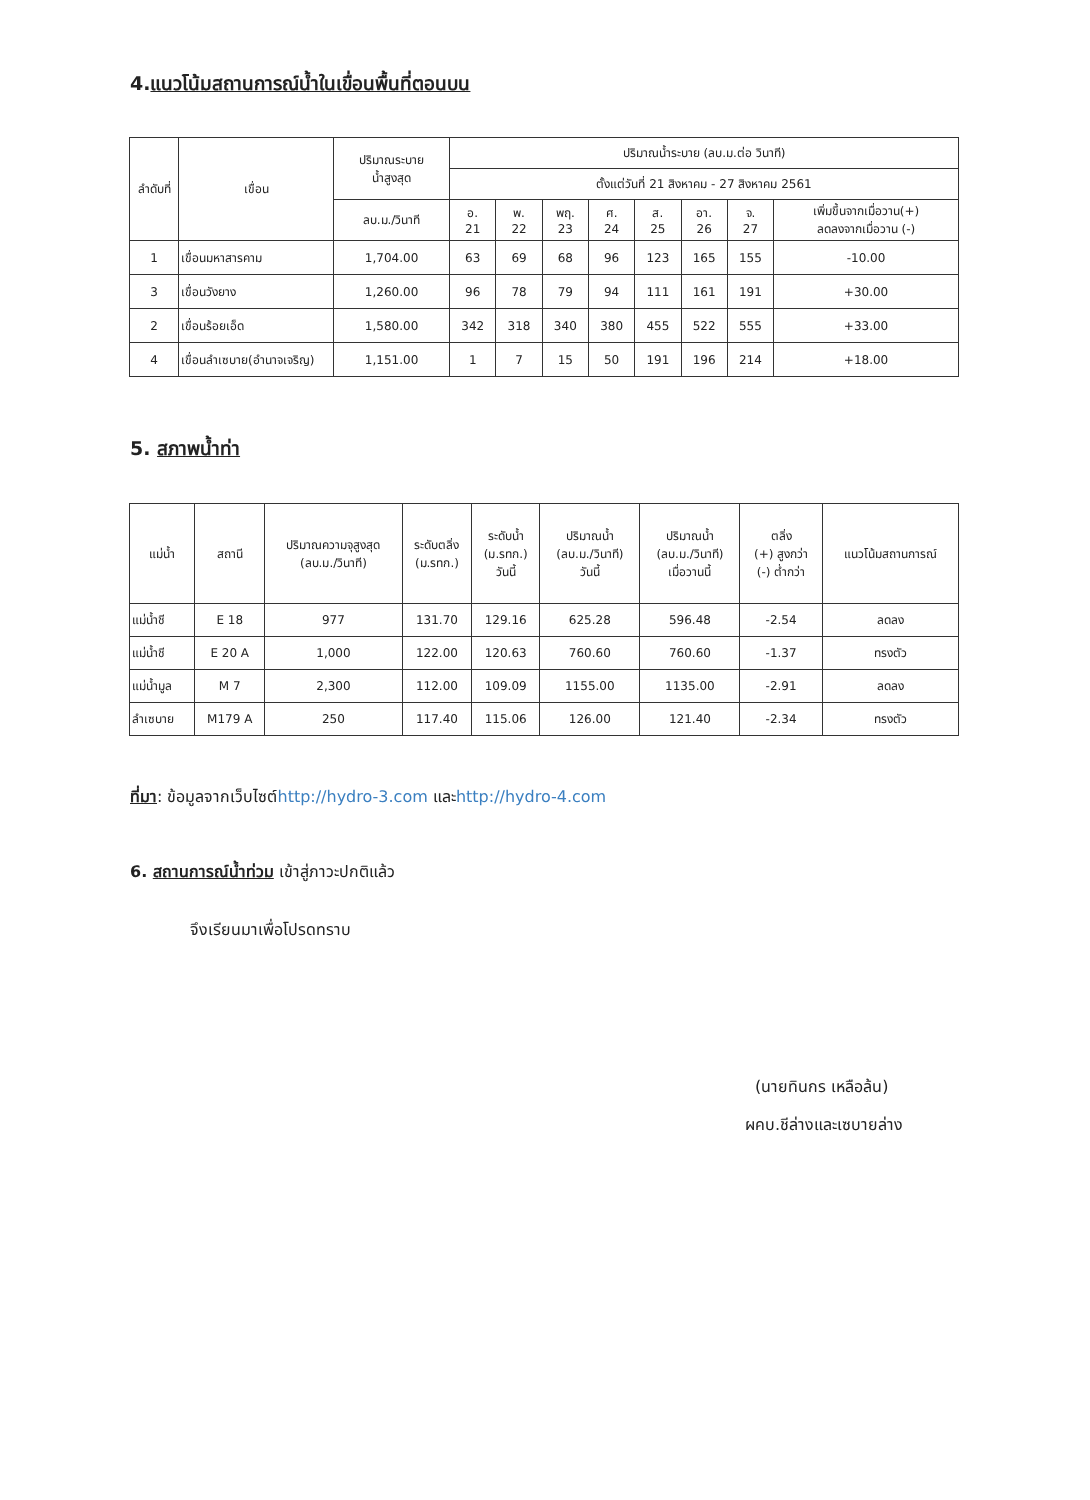4.แนวโน้มสถานการณ์น้ำในเขื่อนพื้นที่ตอนบน
| ลำดับที่ | เขื่อน | ปริมาณระบาย น้ำสูงสุด | ปริมาณน้ำระบาย (ลบ.ม.ต่อ วินาที) | | | | | | | |
| --- | --- | --- | --- | --- | --- | --- | --- | --- | --- | --- |
| | | | ตั้งแต่วันที่ 21 สิงหาคม - 27 สิงหาคม 2561 | | | | | | | |
| | | ลบ.ม./วินาที | อ. 21 | พ. 22 | พฤ. 23 | ศ. 24 | ส. 25 | อา. 26 | จ. 27 | เพิ่มขึ้นจากเมื่อวาน(+) ลดลงจากเมื่อวาน (-) |
| 1 | เขื่อนมหาสารคาม | 1,704.00 | 63 | 69 | 68 | 96 | 123 | 165 | 155 | -10.00 |
| 3 | เขื่อนวังยาง | 1,260.00 | 96 | 78 | 79 | 94 | 111 | 161 | 191 | +30.00 |
| 2 | เขื่อนร้อยเอ็ด | 1,580.00 | 342 | 318 | 340 | 380 | 455 | 522 | 555 | +33.00 |
| 4 | เขื่อนลำเซบาย(อำนาจเจริญ) | 1,151.00 | 1 | 7 | 15 | 50 | 191 | 196 | 214 | +18.00 |
5. สภาพน้ำท่า
| แม่น้ำ | สถานี | ปริมาณความจุสูงสุด (ลบ.ม./วินาที) | ระดับตลิ่ง (ม.รทก.) | ระดับน้ำ (ม.รทก.) วันนี้ | ปริมาณน้ำ (ลบ.ม./วินาที) วันนี้ | ปริมาณน้ำ (ลบ.ม./วินาที) เมื่อวานนี้ | ตลิ่ง (+) สูงกว่า (-) ต่ำกว่า | แนวโน้มสถานการณ์ |
| --- | --- | --- | --- | --- | --- | --- | --- | --- |
| แม่น้ำชี | E 18 | 977 | 131.70 | 129.16 | 625.28 | 596.48 | -2.54 | ลดลง |
| แม่น้ำชี | E 20 A | 1,000 | 122.00 | 120.63 | 760.60 | 760.60 | -1.37 | ทรงตัว |
| แม่น้ำมูล | M 7 | 2,300 | 112.00 | 109.09 | 1155.00 | 1135.00 | -2.91 | ลดลง |
| ลำเซบาย | M179 A | 250 | 117.40 | 115.06 | 126.00 | 121.40 | -2.34 | ทรงตัว |
ที่มา: ข้อมูลจากเว็บไซต์http://hydro-3.com และhttp://hydro-4.com
6. สถานการณ์น้ำท่วม เข้าสู่ภาวะปกติแล้ว
จึงเรียนมาเพื่อโปรดทราบ
(นายทินกร เหลือล้น)
ผคบ.ชีล่างและเซบายล่าง